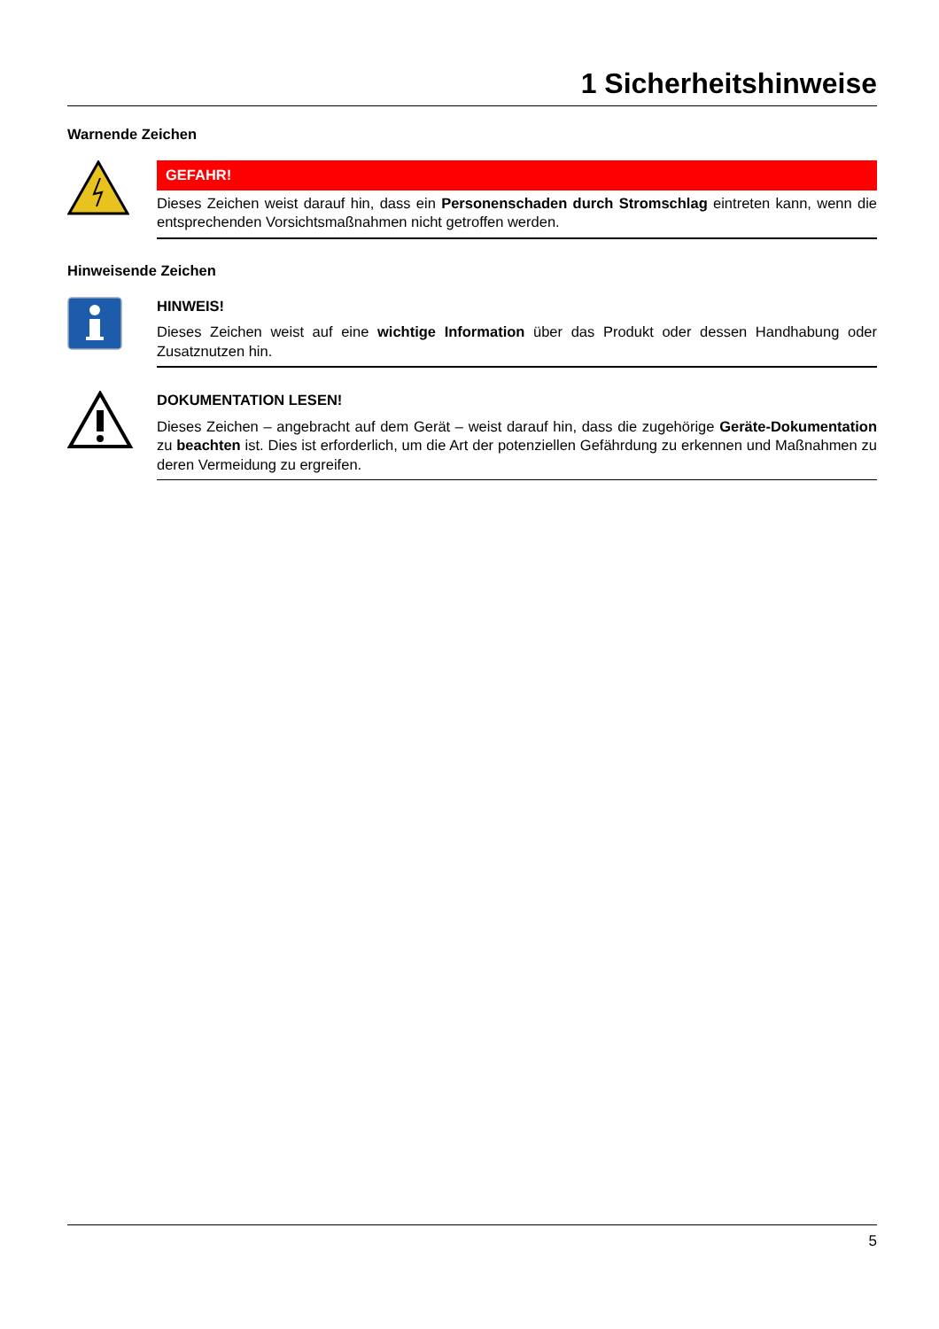1 Sicherheitshinweise
Warnende Zeichen
GEFAHR!
Dieses Zeichen weist darauf hin, dass ein Personenschaden durch Stromschlag eintreten kann, wenn die entsprechenden Vorsichtsmaßnahmen nicht getroffen werden.
Hinweisende Zeichen
HINWEIS!
Dieses Zeichen weist auf eine wichtige Information über das Produkt oder dessen Handhabung oder Zusatznutzen hin.
DOKUMENTATION LESEN!
Dieses Zeichen – angebracht auf dem Gerät – weist darauf hin, dass die zugehörige Geräte-Dokumentation zu beachten ist. Dies ist erforderlich, um die Art der potenziellen Gefährdung zu erkennen und Maßnahmen zu deren Vermeidung zu ergreifen.
5